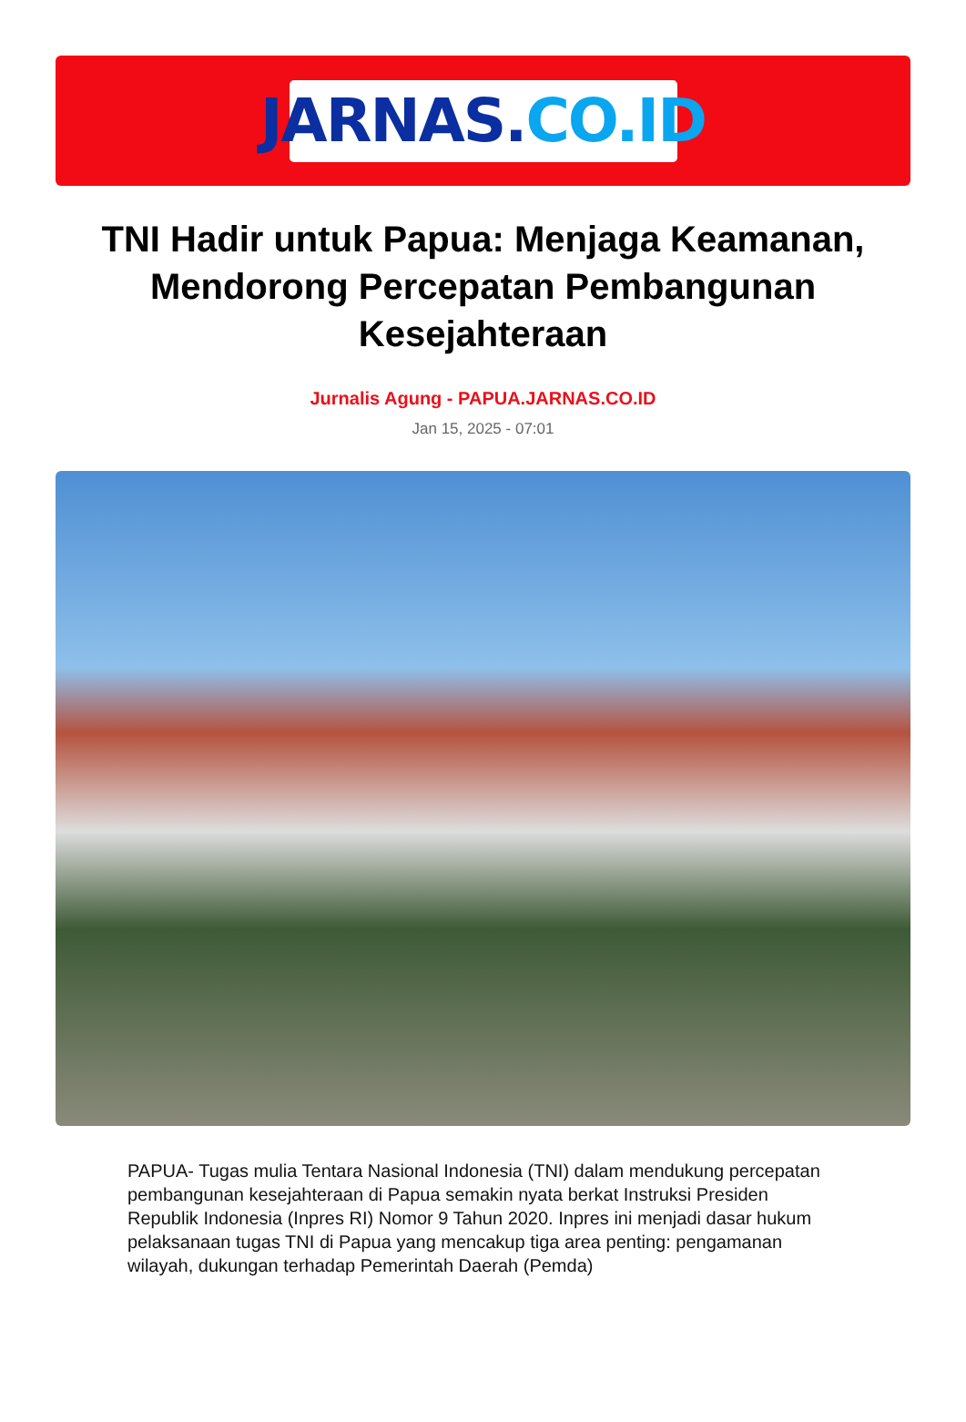JARNAS. CO.ID
TNI Hadir untuk Papua: Menjaga Keamanan, Mendorong Percepatan Pembangunan Kesejahteraan
Jurnalis Agung - PAPUA.JARNAS.CO.ID
Jan 15, 2025 - 07:01
PAPUA- Tugas mulia Tentara Nasional Indonesia (TNI) dalam mendukung percepatan pembangunan kesejahteraan di Papua semakin nyata berkat Instruksi Presiden Republik Indonesia (Inpres RI) Nomor 9 Tahun 2020. Inpres ini menjadi dasar hukum pelaksanaan tugas TNI di Papua yang mencakup tiga area penting: pengamanan wilayah, dukungan terhadap Pemerintah Daerah (Pemda)